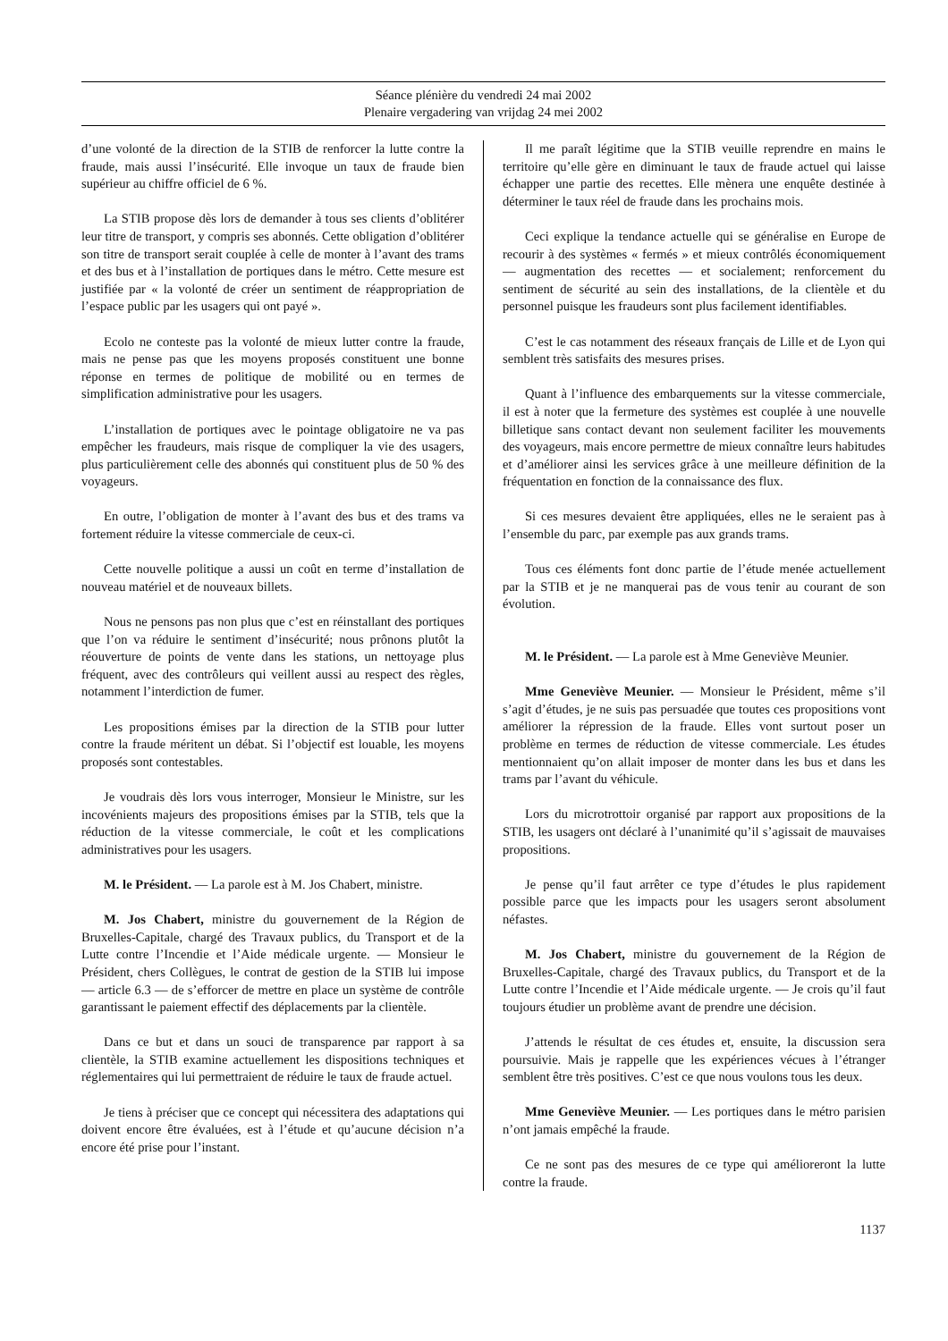Séance plénière du vendredi 24 mai 2002
Plenaire vergadering van vrijdag 24 mei 2002
d’une volonté de la direction de la STIB de renforcer la lutte contre la fraude, mais aussi l’insécurité. Elle invoque un taux de fraude bien supérieur au chiffre officiel de 6 %.
La STIB propose dès lors de demander à tous ses clients d’oblitérer leur titre de transport, y compris ses abonnés. Cette obligation d’oblitérer son titre de transport serait couplée à celle de monter à l’avant des trams et des bus et à l’installation de portiques dans le métro. Cette mesure est justifiée par « la volonté de créer un sentiment de réappropriation de l’espace public par les usagers qui ont payé ».
Ecolo ne conteste pas la volonté de mieux lutter contre la fraude, mais ne pense pas que les moyens proposés constituent une bonne réponse en termes de politique de mobilité ou en termes de simplification administrative pour les usagers.
L’installation de portiques avec le pointage obligatoire ne va pas empêcher les fraudeurs, mais risque de compliquer la vie des usagers, plus particulièrement celle des abonnés qui constituent plus de 50 % des voyageurs.
En outre, l’obligation de monter à l’avant des bus et des trams va fortement réduire la vitesse commerciale de ceux-ci.
Cette nouvelle politique a aussi un coût en terme d’installation de nouveau matériel et de nouveaux billets.
Nous ne pensons pas non plus que c’est en réinstallant des portiques que l’on va réduire le sentiment d’insécurité; nous prônons plutôt la réouverture de points de vente dans les stations, un nettoyage plus fréquent, avec des contrôleurs qui veillent aussi au respect des règles, notamment l’interdiction de fumer.
Les propositions émises par la direction de la STIB pour lutter contre la fraude méritent un débat. Si l’objectif est louable, les moyens proposés sont contestables.
Je voudrais dès lors vous interroger, Monsieur le Ministre, sur les incovénients majeurs des propositions émises par la STIB, tels que la réduction de la vitesse commerciale, le coût et les complications administratives pour les usagers.
M. le Président. — La parole est à M. Jos Chabert, ministre.
M. Jos Chabert, ministre du gouvernement de la Région de Bruxelles-Capitale, chargé des Travaux publics, du Transport et de la Lutte contre l’Incendie et l’Aide médicale urgente. — Monsieur le Président, chers Collègues, le contrat de gestion de la STIB lui impose — article 6.3 — de s’efforcer de mettre en place un système de contrôle garantissant le paiement effectif des déplacements par la clientèle.
Dans ce but et dans un souci de transparence par rapport à sa clientèle, la STIB examine actuellement les dispositions techniques et réglementaires qui lui permettraient de réduire le taux de fraude actuel.
Je tiens à préciser que ce concept qui nécessitera des adaptations qui doivent encore être évaluées, est à l’étude et qu’aucune décision n’a encore été prise pour l’instant.
Il me paraît légitime que la STIB veuille reprendre en mains le territoire qu’elle gère en diminuant le taux de fraude actuel qui laisse échapper une partie des recettes. Elle mènera une enquête destinée à déterminer le taux réel de fraude dans les prochains mois.
Ceci explique la tendance actuelle qui se généralise en Europe de recourir à des systèmes « fermés » et mieux contrôlés économiquement — augmentation des recettes — et socialement; renforcement du sentiment de sécurité au sein des installations, de la clientèle et du personnel puisque les fraudeurs sont plus facilement identifiables.
C’est le cas notamment des réseaux français de Lille et de Lyon qui semblent très satisfaits des mesures prises.
Quant à l’influence des embarquements sur la vitesse commerciale, il est à noter que la fermeture des systèmes est couplée à une nouvelle billetique sans contact devant non seulement faciliter les mouvements des voyageurs, mais encore permettre de mieux connaître leurs habitudes et d’améliorer ainsi les services grâce à une meilleure définition de la fréquentation en fonction de la connaissance des flux.
Si ces mesures devaient être appliquées, elles ne le seraient pas à l’ensemble du parc, par exemple pas aux grands trams.
Tous ces éléments font donc partie de l’étude menée actuellement par la STIB et je ne manquerai pas de vous tenir au courant de son évolution.
M. le Président. — La parole est à Mme Geneviève Meunier.
Mme Geneviève Meunier. — Monsieur le Président, même s’il s’agit d’études, je ne suis pas persuadée que toutes ces propositions vont améliorer la répression de la fraude. Elles vont surtout poser un problème en termes de réduction de vitesse commerciale. Les études mentionnaient qu’on allait imposer de monter dans les bus et dans les trams par l’avant du véhicule.
Lors du microtrottoir organisé par rapport aux propositions de la STIB, les usagers ont déclaré à l’unanimité qu’il s’agissait de mauvaises propositions.
Je pense qu’il faut arrêter ce type d’études le plus rapidement possible parce que les impacts pour les usagers seront absolument néfastes.
M. Jos Chabert, ministre du gouvernement de la Région de Bruxelles-Capitale, chargé des Travaux publics, du Transport et de la Lutte contre l’Incendie et l’Aide médicale urgente. — Je crois qu’il faut toujours étudier un problème avant de prendre une décision.
J’attends le résultat de ces études et, ensuite, la discussion sera poursuivie. Mais je rappelle que les expériences vécues à l’étranger semblent être très positives. C’est ce que nous voulons tous les deux.
Mme Geneviève Meunier. — Les portiques dans le métro parisien n’ont jamais empêché la fraude.
Ce ne sont pas des mesures de ce type qui amélioreront la lutte contre la fraude.
1137